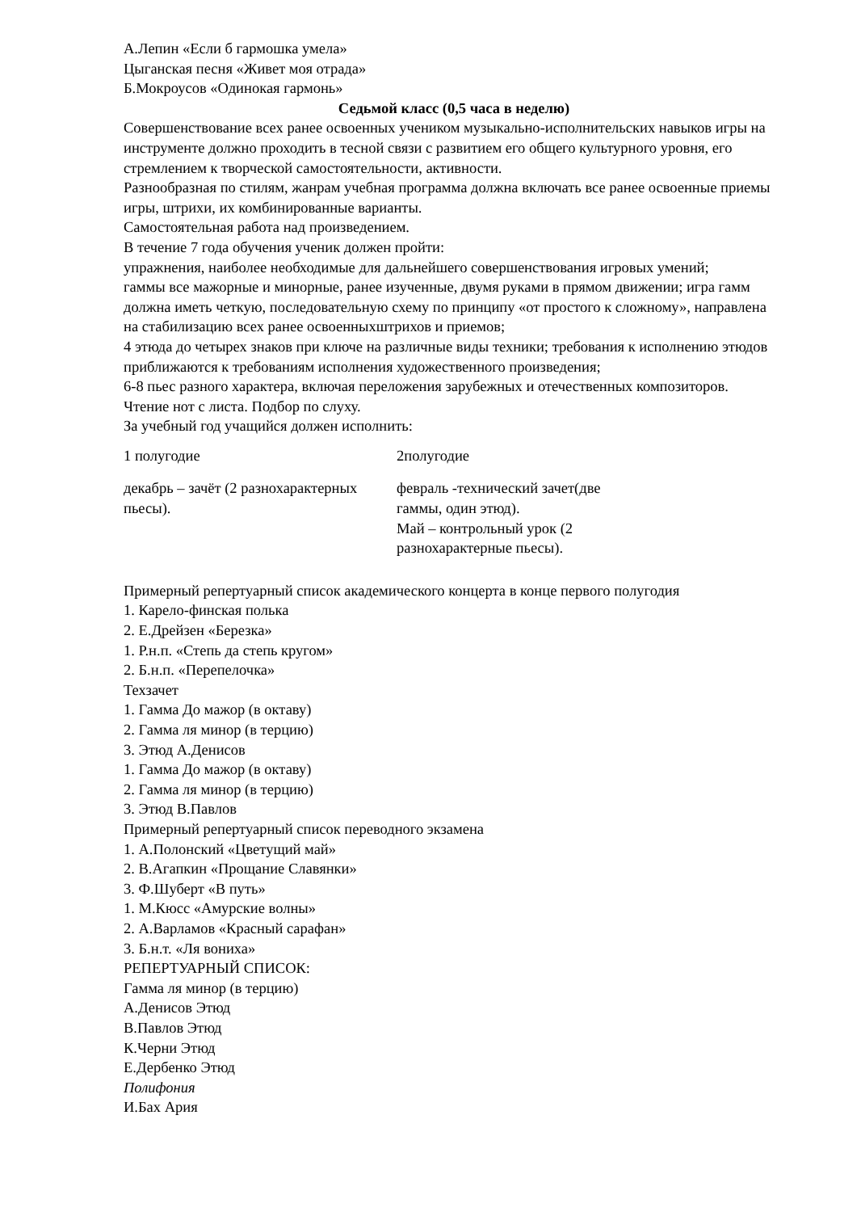А.Лепин «Если б гармошка умела»
Цыганская песня «Живет моя отрада»
Б.Мокроусов «Одинокая гармонь»
Седьмой класс (0,5 часа в неделю)
Совершенствование всех ранее освоенных учеником музыкально-исполнительских навыков игры на инструменте должно проходить в тесной связи с развитием его общего культурного уровня, его стремлением к творческой самостоятельности, активности.
Разнообразная по стилям, жанрам учебная программа должна включать все ранее освоенные приемы игры, штрихи, их комбинированные варианты.
Самостоятельная работа над произведением.
В течение 7 года обучения ученик должен пройти:
упражнения, наиболее необходимые для дальнейшего совершенствования игровых умений;
гаммы все мажорные и минорные, ранее изученные, двумя руками в прямом движении; игра гамм должна иметь четкую, последовательную схему по принципу «от простого к сложному», направлена на стабилизацию всех ранее освоенныхштрихов и приемов;
4 этюда до четырех знаков при ключе на различные виды техники; требования к исполнению этюдов приближаются к требованиям исполнения художественного произведения;
6-8 пьес разного характера, включая переложения зарубежных и отечественных композиторов.
Чтение нот с листа. Подбор по слуху.
За учебный год учащийся должен исполнить:
| 1 полугодие | 2полугодие |
| декабрь – зачёт (2 разнохарактерных пьесы). | февраль -технический зачет(две гаммы, один этюд). Май – контрольный урок (2 разнохарактерные пьесы). |
Примерный репертуарный список академического концерта в конце первого полугодия
1. Карело-финская полька
2. Е.Дрейзен «Березка»
1. Р.н.п. «Степь да степь кругом»
2. Б.н.п. «Перепелочка»
Техзачет
1. Гамма До мажор (в октаву)
2. Гамма ля минор (в терцию)
3. Этюд А.Денисов
1. Гамма До мажор (в октаву)
2. Гамма ля минор (в терцию)
3. Этюд В.Павлов
Примерный репертуарный список переводного экзамена
1. А.Полонский «Цветущий май»
2. В.Агапкин «Прощание Славянки»
3. Ф.Шуберт «В путь»
1. М.Кюсс «Амурские волны»
2. А.Варламов «Красный сарафан»
3. Б.н.т. «Ля вониха»
РЕПЕРТУАРНЫЙ СПИСОК:
Гамма ля минор (в терцию)
А.Денисов Этюд
В.Павлов Этюд
К.Черни Этюд
Е.Дербенко Этюд
Полифония
И.Бах Ария